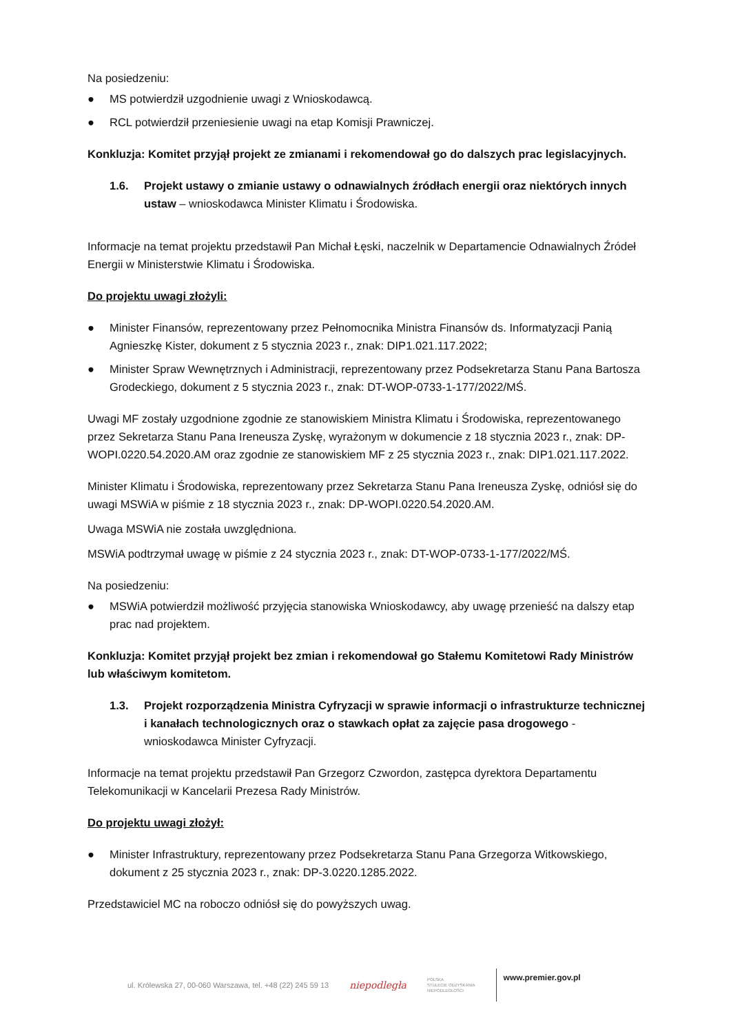Na posiedzeniu:
● MS potwierdził uzgodnienie uwagi z Wnioskodawcą.
● RCL potwierdził przeniesienie uwagi na etap Komisji Prawniczej.
Konkluzja: Komitet przyjął projekt ze zmianami i rekomendował go do dalszych prac legislacyjnych.
1.6. Projekt ustawy o zmianie ustawy o odnawialnych źródłach energii oraz niektórych innych ustaw – wnioskodawca Minister Klimatu i Środowiska.
Informacje na temat projektu przedstawił Pan Michał Łęski, naczelnik w Departamencie Odnawialnych Źródeł Energii w Ministerstwie Klimatu i Środowiska.
Do projektu uwagi złożyli:
● Minister Finansów, reprezentowany przez Pełnomocnika Ministra Finansów ds. Informatyzacji Panią Agnieszkę Kister, dokument z 5 stycznia 2023 r., znak: DIP1.021.117.2022;
● Minister Spraw Wewnętrznych i Administracji, reprezentowany przez Podsekretarza Stanu Pana Bartosza Grodeckiego, dokument z 5 stycznia 2023 r., znak: DT-WOP-0733-1-177/2022/MŚ.
Uwagi MF zostały uzgodnione zgodnie ze stanowiskiem Ministra Klimatu i Środowiska, reprezentowanego przez Sekretarza Stanu Pana Ireneusza Zyskę, wyrażonym w dokumencie z 18 stycznia 2023 r., znak: DP-WOPI.0220.54.2020.AM oraz zgodnie ze stanowiskiem MF z 25 stycznia 2023 r., znak: DIP1.021.117.2022.
Minister Klimatu i Środowiska, reprezentowany przez Sekretarza Stanu Pana Ireneusza Zyskę, odniósł się do uwagi MSWiA w piśmie z 18 stycznia 2023 r., znak: DP-WOPI.0220.54.2020.AM.
Uwaga MSWiA nie została uwzględniona.
MSWiA podtrzymał uwagę w piśmie z 24 stycznia 2023 r., znak: DT-WOP-0733-1-177/2022/MŚ.
Na posiedzeniu:
● MSWiA potwierdził możliwość przyjęcia stanowiska Wnioskodawcy, aby uwagę przenieść na dalszy etap prac nad projektem.
Konkluzja: Komitet przyjął projekt bez zmian i rekomendował go Stałemu Komitetowi Rady Ministrów lub właściwym komitetom.
1.3. Projekt rozporządzenia Ministra Cyfryzacji w sprawie informacji o infrastrukturze technicznej i kanałach technologicznych oraz o stawkach opłat za zajęcie pasa drogowego - wnioskodawca Minister Cyfryzacji.
Informacje na temat projektu przedstawił Pan Grzegorz Czwordon, zastępca dyrektora Departamentu Telekomunikacji w Kancelarii Prezesa Rady Ministrów.
Do projektu uwagi złożył:
● Minister Infrastruktury, reprezentowany przez Podsekretarza Stanu Pana Grzegorza Witkowskiego, dokument z 25 stycznia 2023 r., znak: DP-3.0220.1285.2022.
Przedstawiciel MC na roboczo odniósł się do powyższych uwag.
ul. Królewska 27, 00-060 Warszawa, tel. +48 (22) 245 59 13 niepodległa POLSKA
STULECIE ODZYSKANIA
NIEPODLEGŁOŚCI www.premier.gov.pl